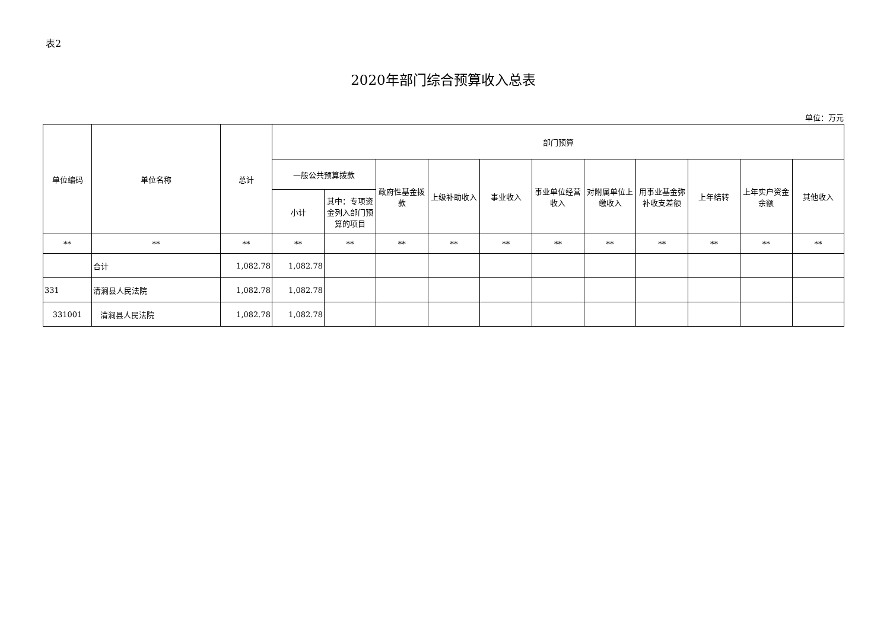表2
2020年部门综合预算收入总表
单位：万元
| 单位编码 | 单位名称 | 总计 | 部门预算 | | | | | | | | | | |
| --- | --- | --- | --- | --- | --- | --- | --- | --- | --- | --- | --- | --- | --- |
| | | | 一般公共预算拨款 | | 政府性基金拨款 | 上级补助收入 | 事业收入 | 事业单位经营收入 | 对附属单位上缴收入 | 用事业基金弥补收支差额 | 上年结转 | 上年实户资金余额 | 其他收入 |
| | | | 小计 | 其中：专项资金列入部门预算的项目 | | | | | | | | | |
| ** | ** | ** | ** | ** | ** | ** | ** | ** | ** | ** | ** | ** | ** |
| | 合计 | 1,082.78 | 1,082.78 | | | | | | | | | | |
| 331 | 清涧县人民法院 | 1,082.78 | 1,082.78 | | | | | | | | | | |
| 331001 | 清涧县人民法院 | 1,082.78 | 1,082.78 | | | | | | | | | | |